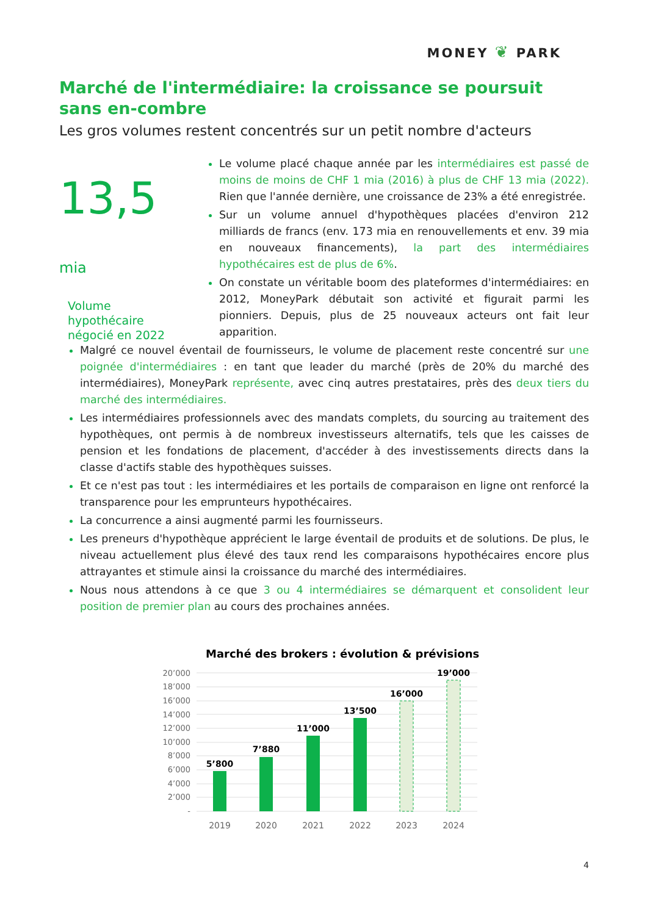MONEY ❦ PARK
Marché de l'intermédiaire: la croissance se poursuit sans en-combre
Les gros volumes restent concentrés sur un petit nombre d'acteurs
13,5 mia
Volume hypothécaire négocié en 2022
Le volume placé chaque année par les intermédiaires est passé de moins de moins de CHF 1 mia (2016) à plus de CHF 13 mia (2022). Rien que l'année dernière, une croissance de 23% a été enregistrée.
Sur un volume annuel d'hypothèques placées d'environ 212 milliards de francs (env. 173 mia en renouvellements et env. 39 mia en nouveaux financements), la part des intermédiaires hypothécaires est de plus de 6%.
On constate un véritable boom des plateformes d'intermédiaires: en 2012, MoneyPark débutait son activité et figurait parmi les pionniers. Depuis, plus de 25 nouveaux acteurs ont fait leur apparition.
Malgré ce nouvel éventail de fournisseurs, le volume de placement reste concentré sur une poignée d'intermédiaires : en tant que leader du marché (près de 20% du marché des intermédiaires), MoneyPark représente, avec cinq autres prestataires, près des deux tiers du marché des intermédiaires.
Les intermédiaires professionnels avec des mandats complets, du sourcing au traitement des hypothèques, ont permis à de nombreux investisseurs alternatifs, tels que les caisses de pension et les fondations de placement, d'accéder à des investissements directs dans la classe d'actifs stable des hypothèques suisses.
Et ce n'est pas tout : les intermédiaires et les portails de comparaison en ligne ont renforcé la transparence pour les emprunteurs hypothécaires.
La concurrence a ainsi augmenté parmi les fournisseurs.
Les preneurs d'hypothèque apprécient le large éventail de produits et de solutions. De plus, le niveau actuellement plus élevé des taux rend les comparaisons hypothécaires encore plus attrayantes et stimule ainsi la croissance du marché des intermédiaires.
Nous nous attendons à ce que 3 ou 4 intermédiaires se démarquent et consolident leur position de premier plan au cours des prochaines années.
Marché des brokers : évolution & prévisions
20’000
18’000
16’000
14’000
12’000
10’000
8’000
6’000
4’000
2’000
-
5’800
7’880
11’000
13’500
16’000
19’000
2019
2020
2021
2022
2023
2024
4